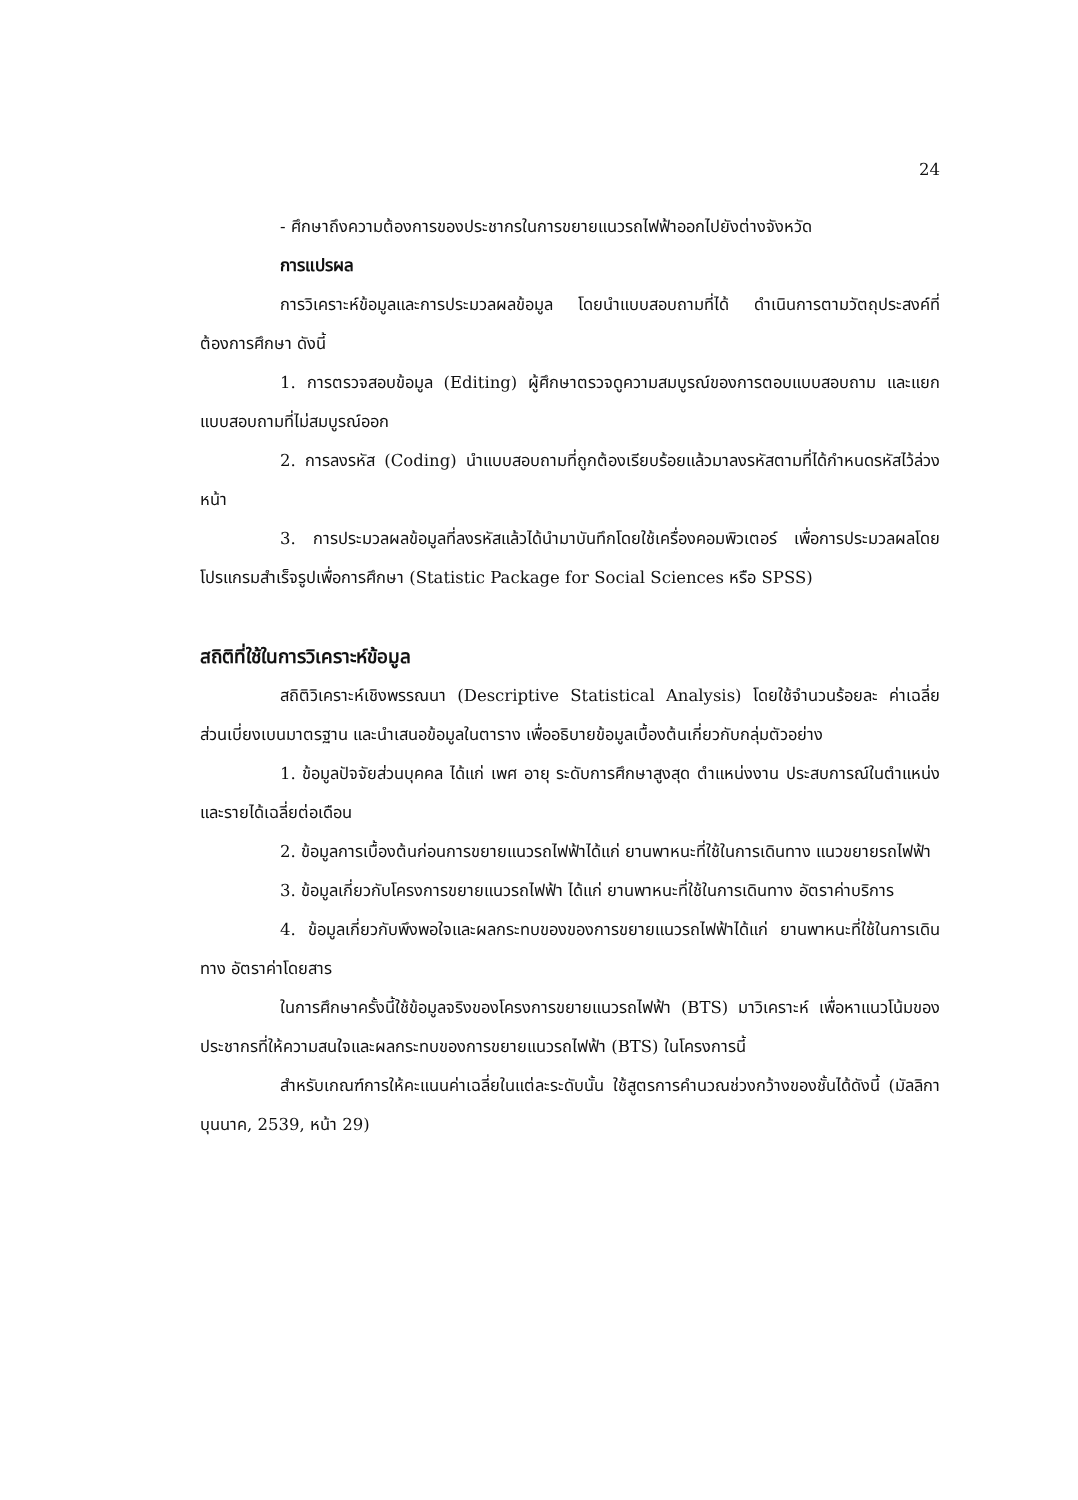24
- ศึกษาถึงความต้องการของประชากรในการขยายแนวรถไฟฟ้าออกไปยังต่างจังหวัด
การแปรผล
การวิเคราะห์ข้อมูลและการประมวลผลข้อมูล โดยนำแบบสอบถามที่ได้ ดำเนินการตามวัตถุประสงค์ที่ต้องการศึกษา ดังนี้
1. การตรวจสอบข้อมูล (Editing) ผู้ศึกษาตรวจดูความสมบูรณ์ของการตอบแบบสอบถาม และแยกแบบสอบถามที่ไม่สมบูรณ์ออก
2. การลงรหัส (Coding) นำแบบสอบถามที่ถูกต้องเรียบร้อยแล้วมาลงรหัสตามที่ได้กำหนดรหัสไว้ล่วงหน้า
3. การประมวลผลข้อมูลที่ลงรหัสแล้วได้นำมาบันทึกโดยใช้เครื่องคอมพิวเตอร์ เพื่อการประมวลผลโดยโปรแกรมสำเร็จรูปเพื่อการศึกษา (Statistic Package for Social Sciences หรือ SPSS)
สถิติที่ใช้ในการวิเคราะห์ข้อมูล
สถิติวิเคราะห์เชิงพรรณนา (Descriptive Statistical Analysis) โดยใช้จำนวนร้อยละ ค่าเฉลี่ย ส่วนเบี่ยงเบนมาตรฐาน และนำเสนอข้อมูลในตาราง เพื่ออธิบายข้อมูลเบื้องต้นเกี่ยวกับกลุ่มตัวอย่าง
1. ข้อมูลปัจจัยส่วนบุคคล ได้แก่ เพศ อายุ ระดับการศึกษาสูงสุด ตำแหน่งงาน ประสบการณ์ในตำแหน่ง และรายได้เฉลี่ยต่อเดือน
2. ข้อมูลการเบื้องต้นก่อนการขยายแนวรถไฟฟ้าได้แก่ ยานพาหนะที่ใช้ในการเดินทาง แนวขยายรถไฟฟ้า
3. ข้อมูลเกี่ยวกับโครงการขยายแนวรถไฟฟ้า ได้แก่ ยานพาหนะที่ใช้ในการเดินทาง อัตราค่าบริการ
4. ข้อมูลเกี่ยวกับพึงพอใจและผลกระทบของของการขยายแนวรถไฟฟ้าได้แก่ ยานพาหนะที่ใช้ในการเดินทาง อัตราค่าโดยสาร
ในการศึกษาครั้งนี้ใช้ข้อมูลจริงของโครงการขยายแนวรถไฟฟ้า (BTS) มาวิเคราะห์ เพื่อหาแนวโน้มของประชากรที่ให้ความสนใจและผลกระทบของการขยายแนวรถไฟฟ้า (BTS) ในโครงการนี้
สำหรับเกณฑ์การให้คะแนนค่าเฉลี่ยในแต่ละระดับนั้น ใช้สูตรการคำนวณช่วงกว้างของชั้นได้ดังนี้ (มัลลิกา บุนนาค, 2539, หน้า 29)